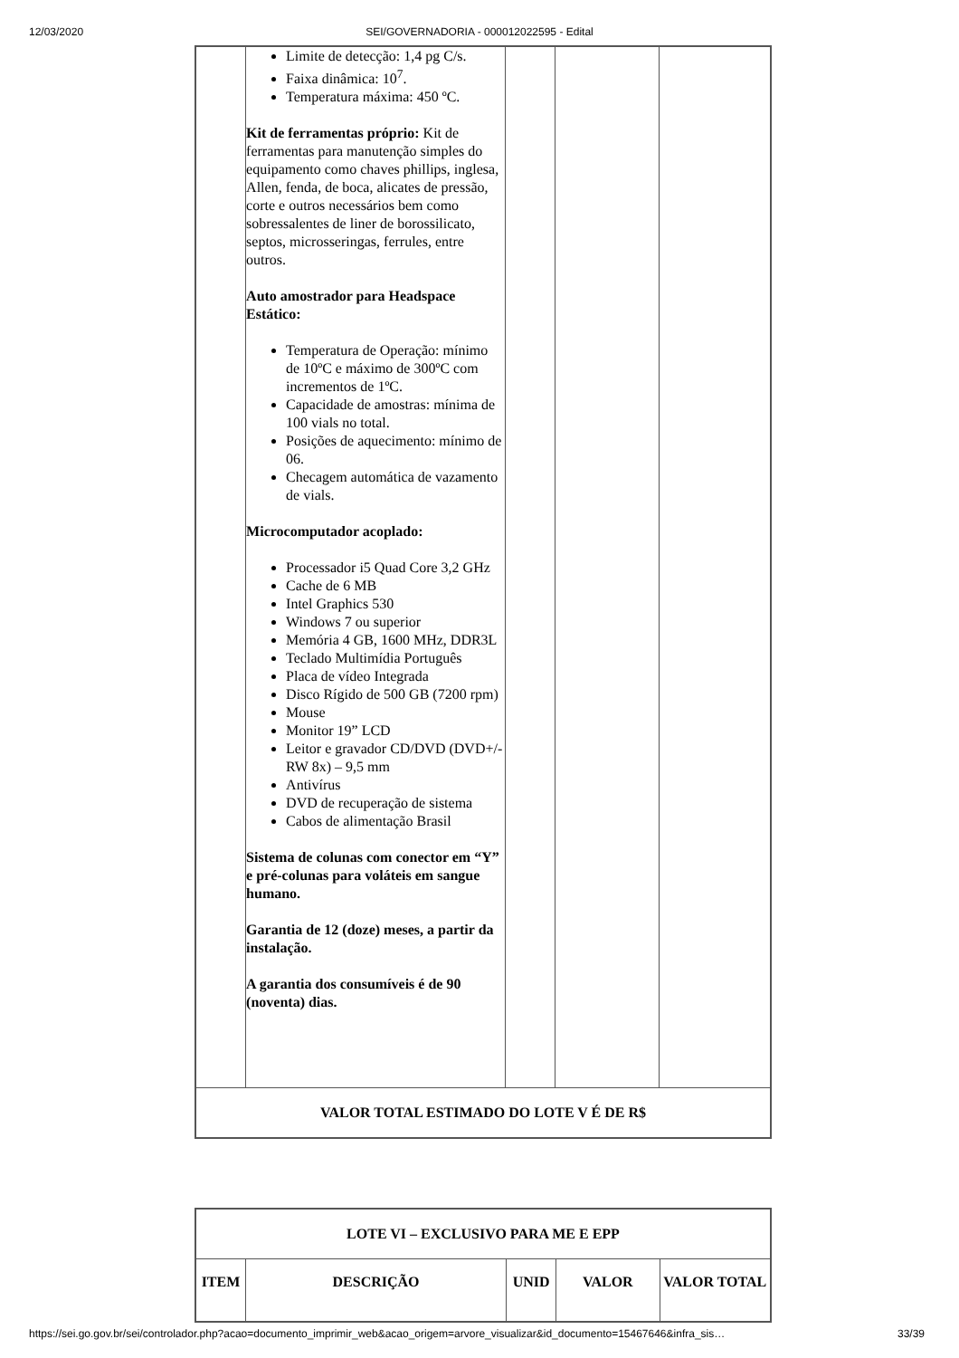12/03/2020
SEI/GOVERNADORIA - 000012022595 - Edital
| | Limite de detecção: 1,4 pg C/s. Faixa dinâmica: 10<sup>7</sup>. Temperatura máxima: 450 ºC. Kit de ferramentas próprio: Kit de ferramentas para manutenção simples do equipamento como chaves phillips, inglesa, Allen, fenda, de boca, alicates de pressão, corte e outros necessários bem como sobressalentes de liner de borossilicato, septos, microsseringas, ferrules, entre outros. Auto amostrador para Headspace Estático: Temperatura de Operação: mínimo de 10ºC e máximo de 300ºC com incrementos de 1ºC. Capacidade de amostras: mínima de 100 vials no total. Posições de aquecimento: mínimo de 06. Checagem automática de vazamento de vials. Microcomputador acoplado: Processador i5 Quad Core 3,2 GHz Cache de 6 MB Intel Graphics 530 Windows 7 ou superior Memória 4 GB, 1600 MHz, DDR3L Teclado Multimídia Português Placa de vídeo Integrada Disco Rígido de 500 GB (7200 rpm) Mouse Monitor 19” LCD Leitor e gravador CD/DVD (DVD+/- RW 8x) – 9,5 mm Antivírus DVD de recuperação de sistema Cabos de alimentação Brasil Sistema de colunas com conector em “Y” e pré-colunas para voláteis em sangue humano. Garantia de 12 (doze) meses, a partir da instalação. A garantia dos consumíveis é de 90 (noventa) dias. | | | |
| VALOR TOTAL ESTIMADO DO LOTE V É DE R$ | | | | |
| LOTE VI – EXCLUSIVO PARA ME E EPP | | | | |
| ITEM | DESCRIÇÃO | UNID | VALOR | VALOR TOTAL |
https://sei.go.gov.br/sei/controlador.php?acao=documento_imprimir_web&acao_origem=arvore_visualizar&id_documento=15467646&infra_sis… 33/39